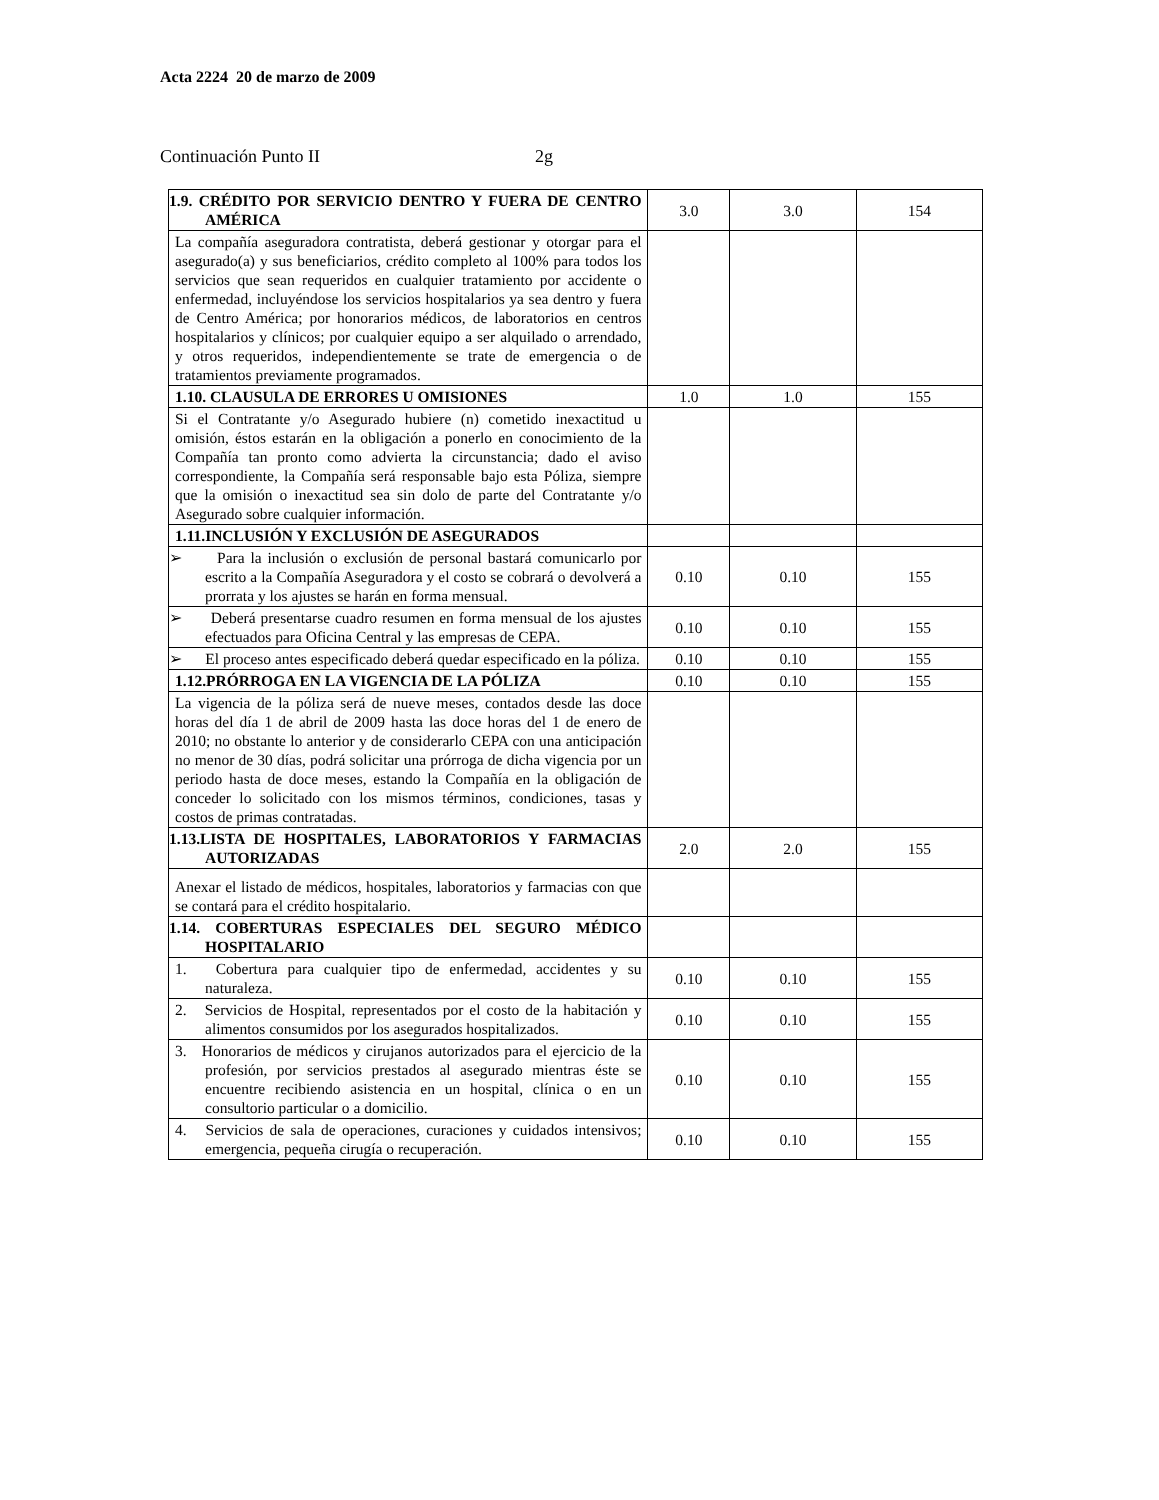Acta 2224 20 de marzo de 2009
Continuación Punto II 2g
| 1.9. CRÉDITO POR SERVICIO DENTRO Y FUERA DE CENTRO AMÉRICA | 3.0 | 3.0 | 154 |
| La compañía aseguradora contratista, deberá gestionar y otorgar para el asegurado(a) y sus beneficiarios, crédito completo al 100% para todos los servicios que sean requeridos en cualquier tratamiento por accidente o enfermedad, incluyéndose los servicios hospitalarios ya sea dentro y fuera de Centro América; por honorarios médicos, de laboratorios en centros hospitalarios y clínicos; por cualquier equipo a ser alquilado o arrendado, y otros requeridos, independientemente se trate de emergencia o de tratamientos previamente programados. | | | |
| 1.10. CLAUSULA DE ERRORES U OMISIONES | 1.0 | 1.0 | 155 |
| Si el Contratante y/o Asegurado hubiere (n) cometido inexactitud u omisión, éstos estarán en la obligación a ponerlo en conocimiento de la Compañía tan pronto como advierta la circunstancia; dado el aviso correspondiente, la Compañía será responsable bajo esta Póliza, siempre que la omisión o inexactitud sea sin dolo de parte del Contratante y/o Asegurado sobre cualquier información. | | | |
| 1.11.INCLUSIÓN Y EXCLUSIÓN DE ASEGURADOS | | | |
| ➢ Para la inclusión o exclusión de personal bastará comunicarlo por escrito a la Compañía Aseguradora y el costo se cobrará o devolverá a prorrata y los ajustes se harán en forma mensual. | 0.10 | 0.10 | 155 |
| ➢ Deberá presentarse cuadro resumen en forma mensual de los ajustes efectuados para Oficina Central y las empresas de CEPA. | 0.10 | 0.10 | 155 |
| ➢ El proceso antes especificado deberá quedar especificado en la póliza. | 0.10 | 0.10 | 155 |
| 1.12.PRÓRROGA EN LA VIGENCIA DE LA PÓLIZA | 0.10 | 0.10 | 155 |
| La vigencia de la póliza será de nueve meses, contados desde las doce horas del día 1 de abril de 2009 hasta las doce horas del 1 de enero de 2010; no obstante lo anterior y de considerarlo CEPA con una anticipación no menor de 30 días, podrá solicitar una prórroga de dicha vigencia por un periodo hasta de doce meses, estando la Compañía en la obligación de conceder lo solicitado con los mismos términos, condiciones, tasas y costos de primas contratadas. | | | |
| 1.13.LISTA DE HOSPITALES, LABORATORIOS Y FARMACIAS AUTORIZADAS | 2.0 | 2.0 | 155 |
| Anexar el listado de médicos, hospitales, laboratorios y farmacias con que se contará para el crédito hospitalario. | | | |
| 1.14. COBERTURAS ESPECIALES DEL SEGURO MÉDICO HOSPITALARIO | | | |
| 1. Cobertura para cualquier tipo de enfermedad, accidentes y su naturaleza. | 0.10 | 0.10 | 155 |
| 2. Servicios de Hospital, representados por el costo de la habitación y alimentos consumidos por los asegurados hospitalizados. | 0.10 | 0.10 | 155 |
| 3. Honorarios de médicos y cirujanos autorizados para el ejercicio de la profesión, por servicios prestados al asegurado mientras éste se encuentre recibiendo asistencia en un hospital, clínica o en un consultorio particular o a domicilio. | 0.10 | 0.10 | 155 |
| 4. Servicios de sala de operaciones, curaciones y cuidados intensivos; emergencia, pequeña cirugía o recuperación. | 0.10 | 0.10 | 155 |